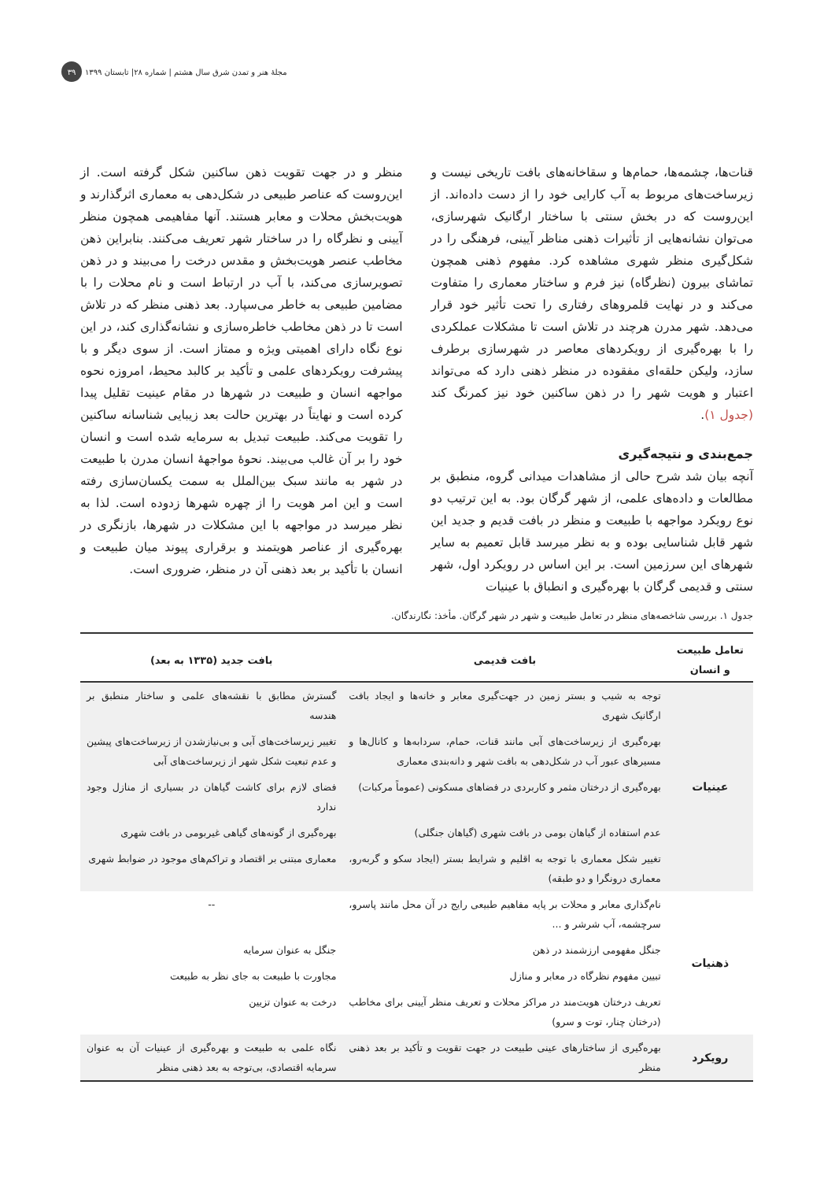مجلهٔ هنر و تمدن شرق سال هشتم | شماره ۲۸| تابستان ۱۳۹۹ ۳۹
قنات‌ها، چشمه‌ها، حمام‌ها و سقاخانه‌های بافت تاریخی نیست و زیرساخت‌های مربوط به آب کارایی خود را از دست داده‌اند. از این‌روست که در بخش سنتی با ساختار ارگانیک شهرسازی، می‌توان نشانه‌هایی از تأثیرات ذهنی مناظر آیینی، فرهنگی را در شکل‌گیری منظر شهری مشاهده کرد. مفهوم ذهنی همچون تماشای بیرون (نظرگاه) نیز فرم و ساختار معماری را متفاوت می‌کند و در نهایت قلمروهای رفتاری را تحت تأثیر خود قرار می‌دهد. شهر مدرن هرچند در تلاش است تا مشکلات عملکردی را با بهره‌گیری از رویکردهای معاصر در شهرسازی برطرف سازد، ولیکن حلقه‌ای مفقوده در منظر ذهنی دارد که می‌تواند اعتبار و هویت شهر را در ذهن ساکنین خود نیز کمرنگ کند (جدول ۱).
جمع‌بندی و نتیجه‌گیری
آنچه بیان شد شرح حالی از مشاهدات میدانی گروه، منطبق بر مطالعات و داده‌های علمی، از شهر گرگان بود. به این ترتیب دو نوع رویکرد مواجهه با طبیعت و منظر در بافت قدیم و جدید این شهر قابل شناسایی بوده و به نظر میرسد قابل تعمیم به سایر شهرهای این سرزمین است. بر این اساس در رویکرد اول، شهر سنتی و قدیمی گرگان با بهره‌گیری و انطباق با عینیات
منظر و در جهت تقویت ذهن ساکنین شکل گرفته است. از این‌روست که عناصر طبیعی در شکل‌دهی به معماری اثرگذارند و هویت‌بخش محلات و معابر هستند. آنها مفاهیمی همچون منظر آیینی و نظرگاه را در ساختار شهر تعریف می‌کنند. بنابراین ذهن مخاطب عنصر هویت‌بخش و مقدس درخت را می‌بیند و در ذهن تصویرسازی می‌کند، با آب در ارتباط است و نام محلات را با مضامین طبیعی به خاطر می‌سپارد. بعد ذهنی منظر که در تلاش است تا در ذهن مخاطب خاطره‌سازی و نشانه‌گذاری کند، در این نوع نگاه دارای اهمیتی ویژه و ممتاز است. از سوی دیگر و با پیشرفت رویکردهای علمی و تأکید بر کالبد محیط، امروزه نحوه مواجهه انسان و طبیعت در شهرها در مقام عینیت تقلیل پیدا کرده است و نهایتاً در بهترین حالت بعد زیبایی شناسانه ساکنین را تقویت می‌کند. طبیعت تبدیل به سرمایه شده است و انسان خود را بر آن غالب می‌بیند. نحوهٔ مواجههٔ انسان مدرن با طبیعت در شهر به مانند سبک بین‌الملل به سمت یکسان‌سازی رفته است و این امر هویت را از چهره شهرها زدوده است. لذا به نظر میرسد در مواجهه با این مشکلات در شهرها، بازنگری در بهره‌گیری از عناصر هویتمند و برقراری پیوند میان طبیعت و انسان با تأکید بر بعد ذهنی آن در منظر، ضروری است.
جدول ۱. بررسی شاخصه‌های منظر در تعامل طبیعت و شهر در شهر گرگان. مأخذ: نگارندگان.
| تعامل طبیعت و انسان | بافت قدیمی | بافت جدید (۱۳۳۵ به بعد) |
| --- | --- | --- |
| عینیات | توجه به شیب و بستر زمین در جهت‌گیری معابر و خانه‌ها و ایجاد بافت ارگانیک شهری | گسترش مطابق با نقشه‌های علمی و ساختار منطبق بر هندسه |
| | بهره‌گیری از زیرساخت‌های آبی مانند قنات، حمام، سردابه‌ها و کانال‌ها و مسیرهای عبور آب در شکل‌دهی به بافت شهر و دانه‌بندی معماری | تغییر زیرساخت‌های آبی و بی‌نیازشدن از زیرساخت‌های پیشین و عدم تبعیت شکل شهر از زیرساخت‌های آبی |
| | بهره‌گیری از درختان مثمر و کاربردی در فضاهای مسکونی (عموماً مرکبات) | فضای لازم برای کاشت گیاهان در بسیاری از منازل وجود ندارد |
| | عدم استفاده از گیاهان بومی در بافت شهری (گیاهان جنگلی) | بهره‌گیری از گونه‌های گیاهی غیربومی در بافت شهری |
| | تغییر شکل معماری با توجه به اقلیم و شرایط بستر (ایجاد سکو و گربه‌رو، معماری درونگرا و دو طبقه) | معماری مبتنی بر اقتصاد و تراکم‌های موجود در ضوابط شهری |
| ذهنیات | نام‌گذاری معابر و محلات بر پایه مفاهیم طبیعی رایج در آن محل مانند پاسرو، سرچشمه، آب شرشر و ... | -- |
| | جنگل مفهومی ارزشمند در ذهن | جنگل به عنوان سرمایه |
| | تبیین مفهوم نظرگاه در معابر و منازل | مجاورت با طبیعت به جای نظر به طبیعت |
| | تعریف درختان هویت‌مند در مراکز محلات و تعریف منظر آیینی برای مخاطب (درختان چنار، توت و سرو) | درخت به عنوان تزیین |
| رویکرد | بهره‌گیری از ساختارهای عینی طبیعت در جهت تقویت و تأکید بر بعد ذهنی منظر | نگاه علمی به طبیعت و بهره‌گیری از عینیات آن به عنوان سرمایه اقتصادی، بی‌توجه به بعد ذهنی منظر |